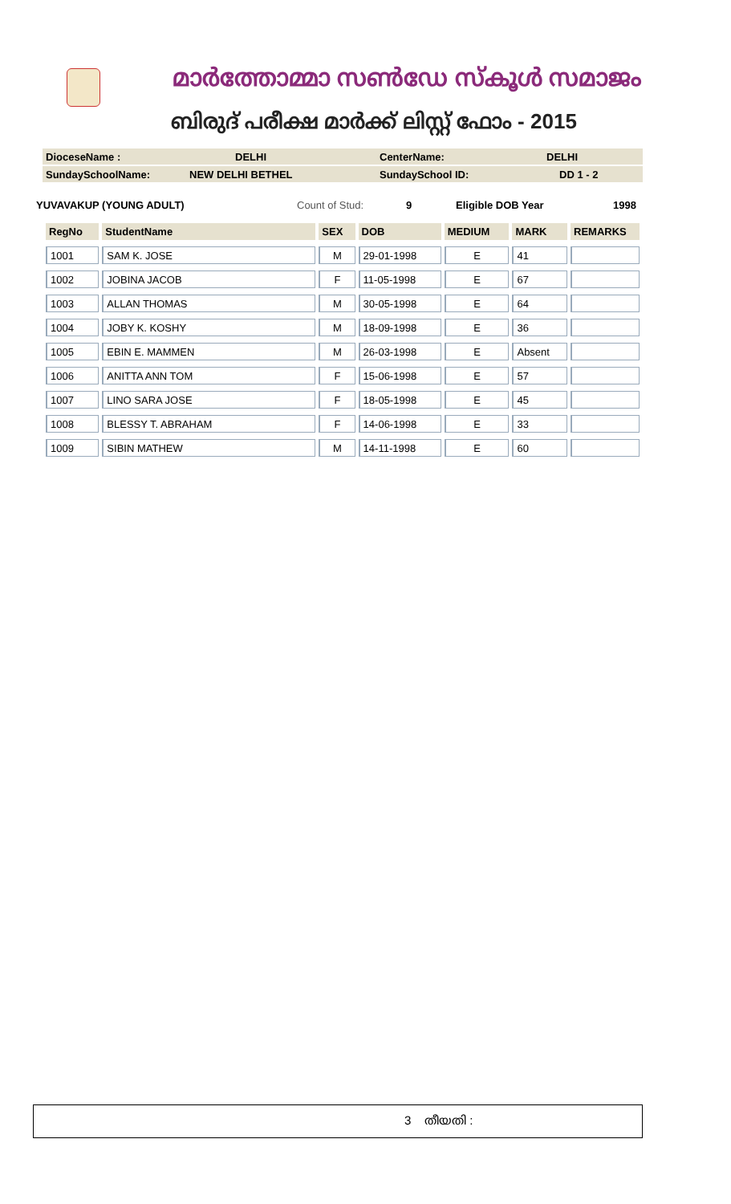മാർത്തോമ്മാ സൺഡേ സ്കൂൾ സമാജം
ബിരുദ് പരീക്ഷ മാർക്ക് ലിസ്റ്റ് ഫോം - 2015
DioceseName : DELHI CenterName: DELHI
SundaySchoolName: NEW DELHI BETHEL SundaySchool ID: DD 1 - 2
YUVAVAKUP (YOUNG ADULT) Count of Stud: 9 Eligible DOB Year 1998
| RegNo | StudentName | SEX | DOB | MEDIUM | MARK | REMARKS |
| --- | --- | --- | --- | --- | --- | --- |
| 1001 | SAM K. JOSE | M | 29-01-1998 | E | 41 | |
| 1002 | JOBINA JACOB | F | 11-05-1998 | E | 67 | |
| 1003 | ALLAN THOMAS | M | 30-05-1998 | E | 64 | |
| 1004 | JOBY K. KOSHY | M | 18-09-1998 | E | 36 | |
| 1005 | EBIN E. MAMMEN | M | 26-03-1998 | E | Absent | |
| 1006 | ANITTA ANN TOM | F | 15-06-1998 | E | 57 | |
| 1007 | LINO SARA JOSE | F | 18-05-1998 | E | 45 | |
| 1008 | BLESSY T. ABRAHAM | F | 14-06-1998 | E | 33 | |
| 1009 | SIBIN MATHEW | M | 14-11-1998 | E | 60 | |
3 തീയതി :